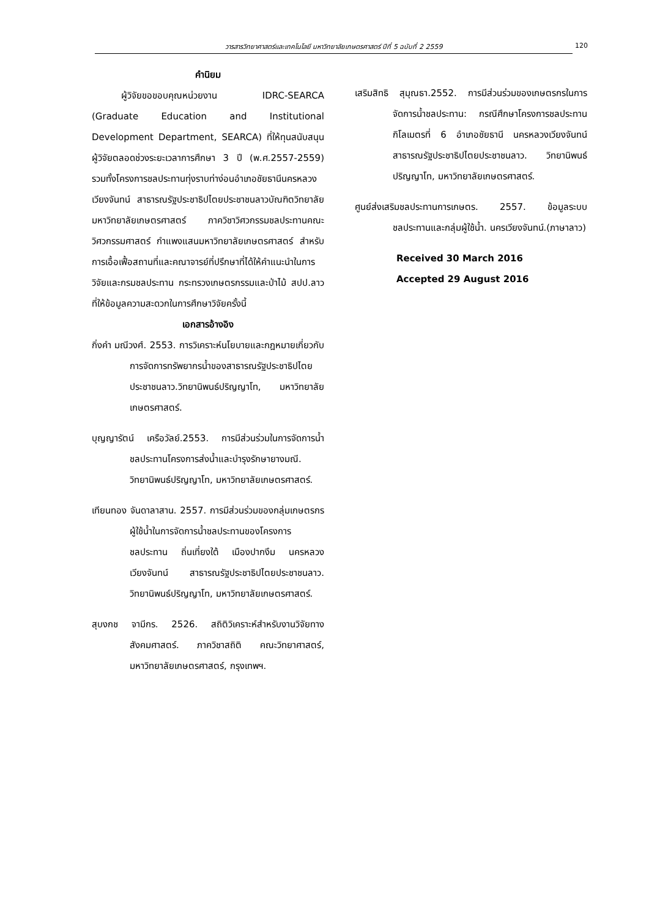วารสารวิทยาศาสตร์และเทคโนโลยี มหาวิทยาลัยเกษตรศาสตร์ ปีที่ 5 ฉบับที่ 2 2559 120
คำนิยม
ผู้วิจัยขอขอบคุณหน่วยงาน IDRC-SEARCA (Graduate Education and Institutional Development Department, SEARCA) ที่ให้ทุนสนับสนุนผู้วิจัยตลอดช่วงระยะเวลาการศึกษา 3 ปี (พ.ศ.2557-2559) รวมทั้งโครงการชลประทานทุ่งราบท่าง่อนอำเภอชัยธานีนครหลวงเวียงจันทน์ สาธารณรัฐประชาธิปไตยประชาชนลาวบัณฑิตวิทยาลัยมหาวิทยาลัยเกษตรศาสตร์ ภาควิชาวิศวกรรมชลประทานคณะวิศวกรรมศาสตร์ กำแพงแสนมหาวิทยาลัยเกษตรศาสตร์ สำหรับการเอื้อเฟื้อสถานที่และคณาจารย์ที่ปรึกษาที่ได้ให้คำแนะนำในการวิจัยและกรมชลประทาน กระทรวงเกษตรกรรมและป่าไม้ สปป.ลาว ที่ให้ข้อมูลความสะดวกในการศึกษาวิจัยครั้งนี้
เอกสารอ้างอิง
กิ่งคำ มณีวงศ์. 2553. การวิเคราะห์นโยบายและกฎหมายเกี่ยวกับการจัดการทรัพยากรน้ำของสาธารณรัฐประชาธิปไตยประชาชนลาว.วิทยานิพนธ์ปริญญาโท, มหาวิทยาลัยเกษตรศาสตร์.
บุญญารัตน์ เครือวัลย์.2553. การมีส่วนร่วมในการจัดการน้ำชลประทานโครงการส่งน้ำและบำรุงรักษายางมณี. วิทยานิพนธ์ปริญญาโท, มหาวิทยาลัยเกษตรศาสตร์.
เทียนทอง จันดาลาสาน. 2557. การมีส่วนร่วมของกลุ่มเกษตรกรผู้ใช้น้ำในการจัดการน้ำชลประทานของโครงการชลประทาน ถิ่นเที่ยงใต้ เมืองปากงึม นครหลวงเวียงจันทน์ สาธารณรัฐประชาธิปไตยประชาชนลาว. วิทยานิพนธ์ปริญญาโท, มหาวิทยาลัยเกษตรศาสตร์.
สุบงกช จามีกร. 2526. สถิติวิเคราะห์สำหรับงานวิจัยทางสังคมศาสตร์. ภาควิชาสถิติ คณะวิทยาศาสตร์, มหาวิทยาลัยเกษตรศาสตร์, กรุงเทพฯ.
เสริมสิทธิ สุมุณธา.2552. การมีส่วนร่วมของเกษตรกรในการจัดการน้ำชลประทาน: กรณีศึกษาโครงการชลประทานกิโลเมตรที่ 6 อำเภอชัยธานี นครหลวงเวียงจันทน์ สาธารณรัฐประชาธิปไตยประชาชนลาว. วิทยานิพนธ์ปริญญาโท, มหาวิทยาลัยเกษตรศาสตร์.
ศูนย์ส่งเสริมชลประทานการเกษตร. 2557. ข้อมูลระบบชลประทานและกลุ่มผู้ใช้น้ำ. นครเวียงจันทน์.(ภาษาลาว)
Received 30 March 2016
Accepted 29 August 2016